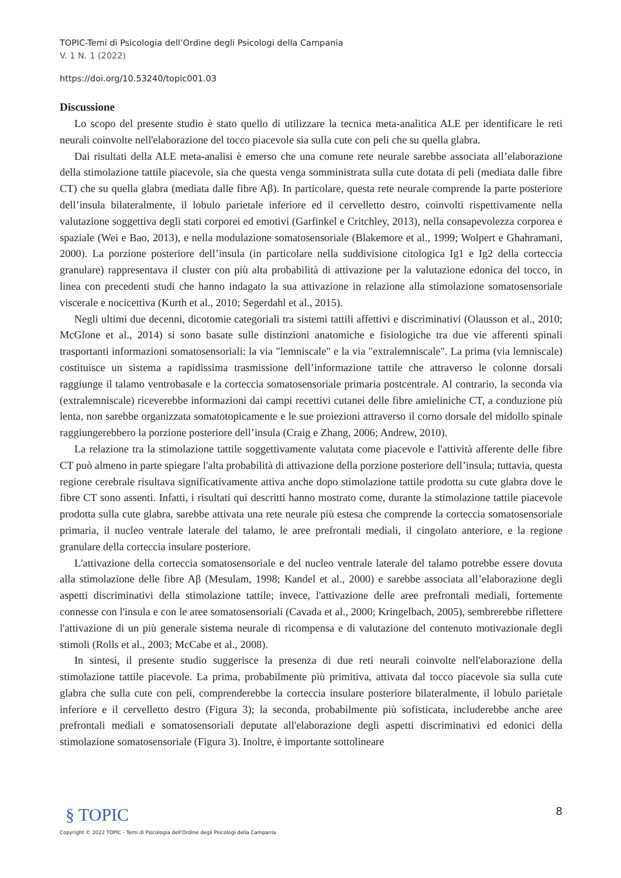TOPIC-Temi di Psicologia dell’Ordine degli Psicologi della Campania
V. 1 N. 1 (2022)
https://doi.org/10.53240/topic001.03
Discussione
Lo scopo del presente studio è stato quello di utilizzare la tecnica meta-analitica ALE per identificare le reti neurali coinvolte nell'elaborazione del tocco piacevole sia sulla cute con peli che su quella glabra.
Dai risultati della ALE meta-analisi è emerso che una comune rete neurale sarebbe associata all’elaborazione della stimolazione tattile piacevole, sia che questa venga somministrata sulla cute dotata di peli (mediata dalle fibre CT) che su quella glabra (mediata dalle fibre Aβ). In particolare, questa rete neurale comprende la parte posteriore dell’insula bilateralmente, il lobulo parietale inferiore ed il cervelletto destro, coinvolti rispettivamente nella valutazione soggettiva degli stati corporei ed emotivi (Garfinkel e Critchley, 2013), nella consapevolezza corporea e spaziale (Wei e Bao, 2013), e nella modulazione somatosensoriale (Blakemore et al., 1999; Wolpert e Ghahramani, 2000). La porzione posteriore dell’insula (in particolare nella suddivisione citologica Ig1 e Ig2 della corteccia granulare) rappresentava il cluster con più alta probabilità di attivazione per la valutazione edonica del tocco, in linea con precedenti studi che hanno indagato la sua attivazione in relazione alla stimolazione somatosensoriale viscerale e nocicettiva (Kurth et al., 2010; Segerdahl et al., 2015).
Negli ultimi due decenni, dicotomie categoriali tra sistemi tattili affettivi e discriminativi (Olausson et al., 2010; McGlone et al., 2014) si sono basate sulle distinzioni anatomiche e fisiologiche tra due vie afferenti spinali trasportanti informazioni somatosensoriali: la via "lemniscale" e la via "extralemniscale". La prima (via lemniscale) costituisce un sistema a rapidissima trasmissione dell’informazione tattile che attraverso le colonne dorsali raggiunge il talamo ventrobasale e la corteccia somatosensoriale primaria postcentrale. Al contrario, la seconda via (extralemniscale) riceverebbe informazioni dai campi recettivi cutanei delle fibre amieliniche CT, a conduzione più lenta, non sarebbe organizzata somatotopicamente e le sue proiezioni attraverso il corno dorsale del midollo spinale raggiungerebbero la porzione posteriore dell’insula (Craig e Zhang, 2006; Andrew, 2010).
La relazione tra la stimolazione tattile soggettivamente valutata come piacevole e l'attività afferente delle fibre CT può almeno in parte spiegare l'alta probabilità di attivazione della porzione posteriore dell’insula; tuttavia, questa regione cerebrale risultava significativamente attiva anche dopo stimolazione tattile prodotta su cute glabra dove le fibre CT sono assenti. Infatti, i risultati qui descritti hanno mostrato come, durante la stimolazione tattile piacevole prodotta sulla cute glabra, sarebbe attivata una rete neurale più estesa che comprende la corteccia somatosensoriale primaria, il nucleo ventrale laterale del talamo, le aree prefrontali mediali, il cingolato anteriore, e la regione granulare della corteccia insulare posteriore.
L'attivazione della corteccia somatosensoriale e del nucleo ventrale laterale del talamo potrebbe essere dovuta alla stimolazione delle fibre Aβ (Mesulam, 1998; Kandel et al., 2000) e sarebbe associata all’elaborazione degli aspetti discriminativi della stimolazione tattile; invece, l'attivazione delle aree prefrontali mediali, fortemente connesse con l'insula e con le aree somatosensoriali (Cavada et al., 2000; Kringelbach, 2005), sembrerebbe riflettere l'attivazione di un più generale sistema neurale di ricompensa e di valutazione del contenuto motivazionale degli stimoli (Rolls et al., 2003; McCabe et al., 2008).
In sintesi, il presente studio suggerisce la presenza di due reti neurali coinvolte nell'elaborazione della stimolazione tattile piacevole. La prima, probabilmente più primitiva, attivata dal tocco piacevole sia sulla cute glabra che sulla cute con peli, comprenderebbe la corteccia insulare posteriore bilateralmente, il lobulo parietale inferiore e il cervelletto destro (Figura 3); la seconda, probabilmente più sofisticata, includerebbe anche aree prefrontali mediali e somatosensoriali deputate all'elaborazione degli aspetti discriminativi ed edonici della stimolazione somatosensoriale (Figura 3). Inoltre, è importante sottolineare
8
§ TOPIC
Copyright © 2022 TOPIC - Temi di Psicologia dell'Ordine degli Psicologi della Campania